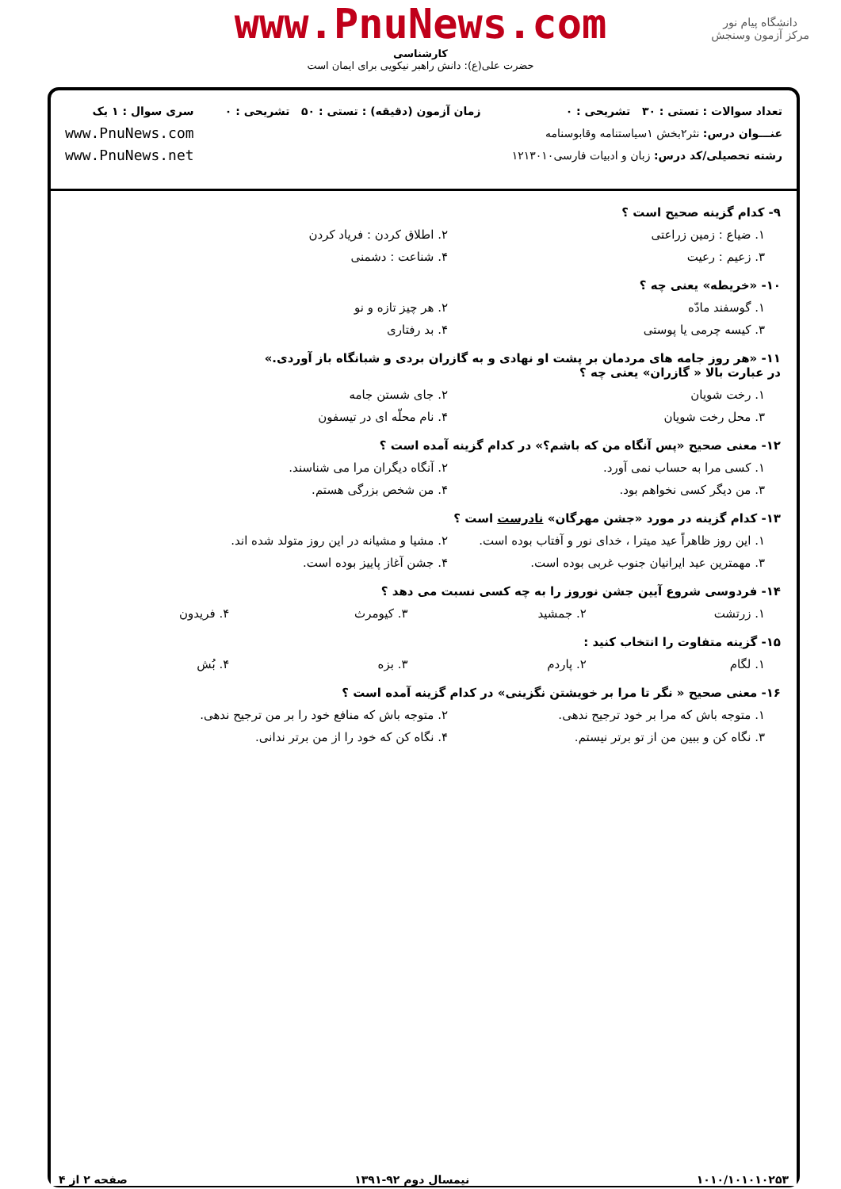www.PnuNews.com
کارشناسی
حضرت علی(ع): دانش راهبر نیکویی برای ایمان است
دانشگاه پیام نور
مرکز آزمون وسنجش
تعداد سوالات : تستی : ۳۰ تشریحی : ۰
عنـــوان درس: نثر۲بخش ۱سیاستنامه وقابوسنامه
رشته تحصیلی/کد درس: زبان و ادبیات فارسی۱۲۱۳۰۱۰
زمان آزمون (دقیقه) : تستی : ۵۰ تشریحی : ۰
سری سوال : ۱ یک
www.PnuNews.com
www.PnuNews.net
۹- کدام گزینه صحیح است ؟
۱. ضیاع : زمین زراعتی ۲. اطلاق کردن : فریاد کردن
۳. زعیم : رعیت ۴. شناعت : دشمنی
۱۰- «خریطه» یعنی چه ؟
۱. گوسفند مادّه ۲. هر چیز تازه و نو
۳. کیسه چرمی یا پوستی ۴. بد رفتاری
۱۱- «هر روز جامه های مردمان بر پشت او نهادی و به گازران بردی و شبانگاه باز آوردی.»
در عبارت بالا « گازران» یعنی چه ؟
۱. رخت شویان ۲. جای شستن جامه
۳. محل رخت شویان ۴. نام محلّه ای در تیسفون
۱۲- معنی صحیح «پس آنگاه من که باشم؟» در کدام گزینه آمده است ؟
۱. کسی مرا به حساب نمی آورد. ۲. آنگاه دیگران مرا می شناسند.
۳. من دیگر کسی نخواهم بود. ۴. من شخص بزرگی هستم.
۱۳- کدام گزینه در مورد «جشن مهرگان» نادرست است ؟
۱. این روز ظاهراً عید میترا ، خدای نور و آفتاب بوده است. ۲. مشیا و مشیانه در این روز متولد شده اند.
۳. مهمترین عید ایرانیان جنوب غربی بوده است. ۴. جشن آغاز پاییز بوده است.
۱۴- فردوسی شروع آیین جشن نوروز را به چه کسی نسبت می دهد ؟
۱. زرتشت ۲. جمشید ۳. کیومرث ۴. فریدون
۱۵- گزینه متفاوت را انتخاب کنید :
۱. لگام ۲. پاردم ۳. بزه ۴. بُش
۱۶- معنی صحیح « نگر تا مرا بر خویشتن نگزینی» در کدام گزینه آمده است ؟
۱. متوجه باش که مرا بر خود ترجیح ندهی. ۲. متوجه باش که منافع خود را بر من ترجیح ندهی.
۳. نگاه کن و ببین من از تو برتر نیستم. ۴. نگاه کن که خود را از من برتر ندانی.
۱۰۱۰/۱۰۱۰۱۰۲۵۳ نیمسال دوم ۹۲-۱۳۹۱ صفحه ۲ از ۴